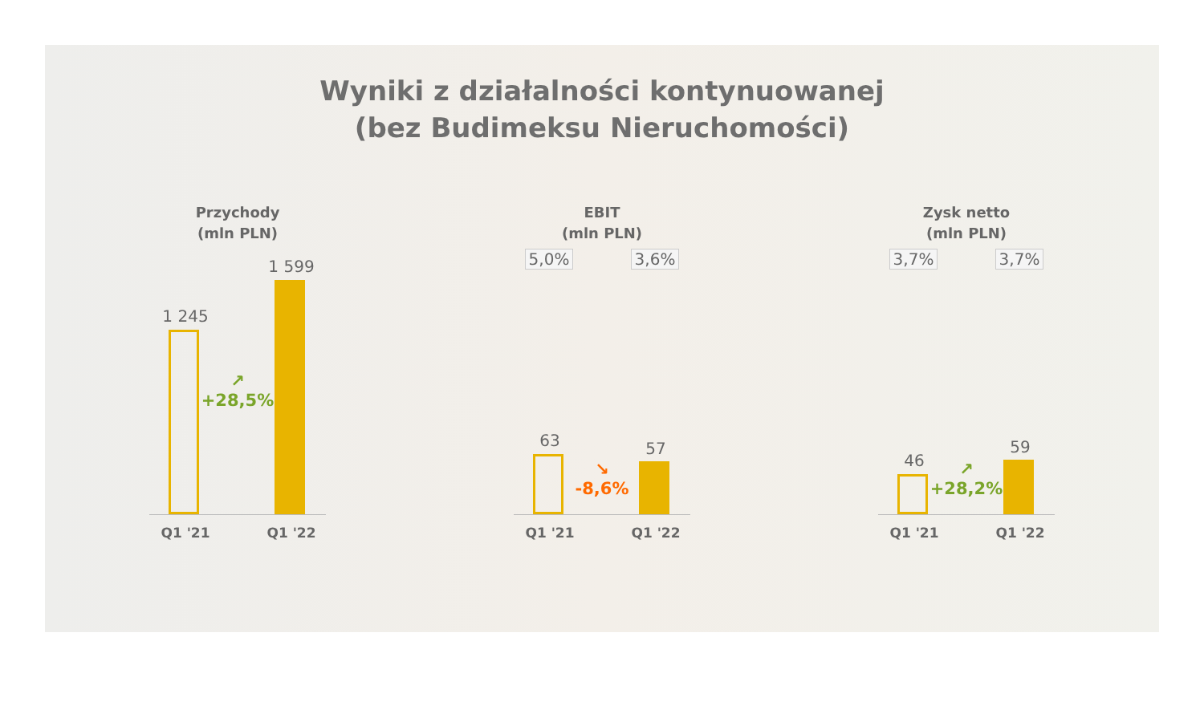Wyniki z działalności kontynuowanej
(bez Budimeksu Nieruchomości)
Przychody
(mln PLN)
1 245
↗
+28,5%
1 599
Q1 '21 Q1 '22
EBIT
(mln PLN)
5,0% 3,6%
63
↘
-8,6%
57
Q1 '21 Q1 '22
Zysk netto
(mln PLN)
3,7% 3,7%
46
↗
+28,2%
59
Q1 '21 Q1 '22